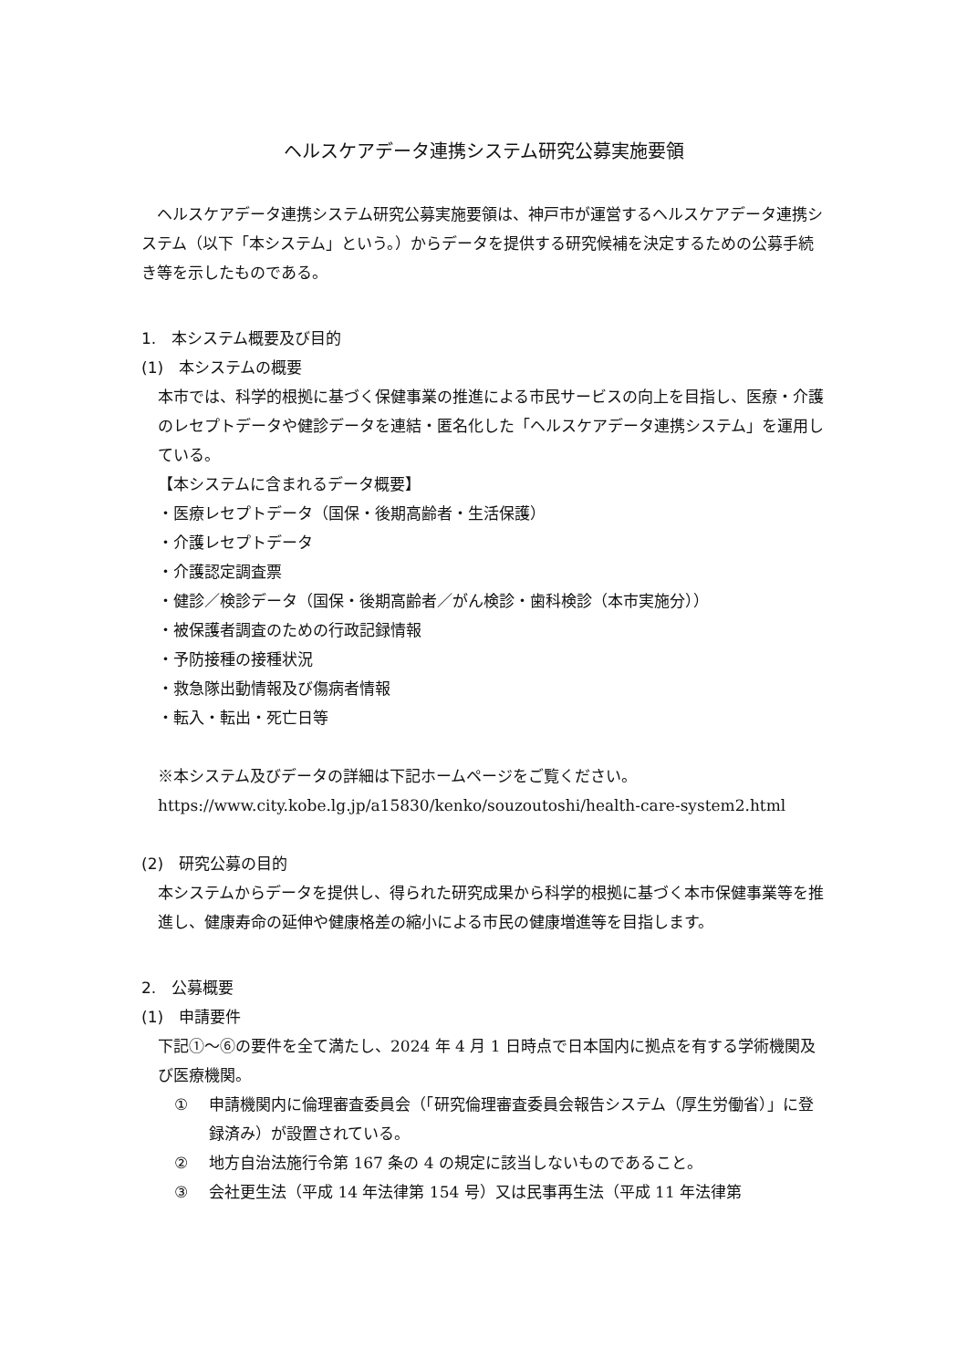ヘルスケアデータ連携システム研究公募実施要領
　ヘルスケアデータ連携システム研究公募実施要領は、神戸市が運営するヘルスケアデータ連携システム（以下「本システム」という。）からデータを提供する研究候補を決定するための公募手続き等を示したものである。
1.　本システム概要及び目的
(1)　本システムの概要
本市では、科学的根拠に基づく保健事業の推進による市民サービスの向上を目指し、医療・介護のレセプトデータや健診データを連結・匿名化した「ヘルスケアデータ連携システム」を運用している。
【本システムに含まれるデータ概要】
・医療レセプトデータ（国保・後期高齢者・生活保護）
・介護レセプトデータ
・介護認定調査票
・健診／検診データ（国保・後期高齢者／がん検診・歯科検診（本市実施分））
・被保護者調査のための行政記録情報
・予防接種の接種状況
・救急隊出動情報及び傷病者情報
・転入・転出・死亡日等
※本システム及びデータの詳細は下記ホームページをご覧ください。
https://www.city.kobe.lg.jp/a15830/kenko/souzoutoshi/health-care-system2.html
(2)　研究公募の目的
本システムからデータを提供し、得られた研究成果から科学的根拠に基づく本市保健事業等を推進し、健康寿命の延伸や健康格差の縮小による市民の健康増進等を目指します。
2.　公募概要
(1)　申請要件
下記①～⑥の要件を全て満たし、2024 年 4 月 1 日時点で日本国内に拠点を有する学術機関及び医療機関。
① 申請機関内に倫理審査委員会（「研究倫理審査委員会報告システム（厚生労働省）」に登録済み）が設置されている。
② 地方自治法施行令第 167 条の 4 の規定に該当しないものであること。
③ 会社更生法（平成 14 年法律第 154 号）又は民事再生法（平成 11 年法律第